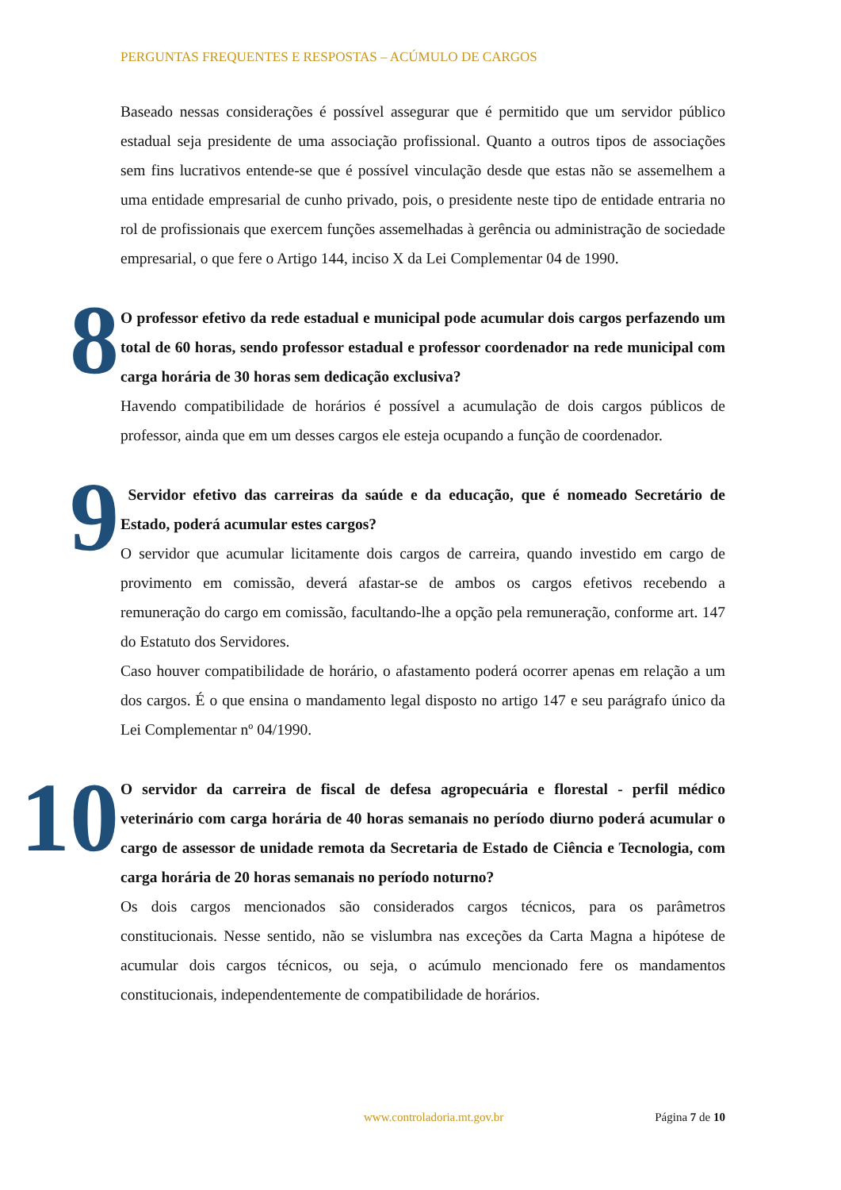PERGUNTAS FREQUENTES E RESPOSTAS – ACÚMULO DE CARGOS
Baseado nessas considerações é possível assegurar que é permitido que um servidor público estadual seja presidente de uma associação profissional. Quanto a outros tipos de associações sem fins lucrativos entende-se que é possível vinculação desde que estas não se assemelhem a uma entidade empresarial de cunho privado, pois, o presidente neste tipo de entidade entraria no rol de profissionais que exercem funções assemelhadas à gerência ou administração de sociedade empresarial, o que fere o Artigo 144, inciso X da Lei Complementar 04 de 1990.
8
O professor efetivo da rede estadual e municipal pode acumular dois cargos perfazendo um total de 60 horas, sendo professor estadual e professor coordenador na rede municipal com carga horária de 30 horas sem dedicação exclusiva?
Havendo compatibilidade de horários é possível a acumulação de dois cargos públicos de professor, ainda que em um desses cargos ele esteja ocupando a função de coordenador.
9
Servidor efetivo das carreiras da saúde e da educação, que é nomeado Secretário de Estado, poderá acumular estes cargos?
O servidor que acumular licitamente dois cargos de carreira, quando investido em cargo de provimento em comissão, deverá afastar-se de ambos os cargos efetivos recebendo a remuneração do cargo em comissão, facultando-lhe a opção pela remuneração, conforme art. 147 do Estatuto dos Servidores.
Caso houver compatibilidade de horário, o afastamento poderá ocorrer apenas em relação a um dos cargos. É o que ensina o mandamento legal disposto no artigo 147 e seu parágrafo único da Lei Complementar nº 04/1990.
10
O servidor da carreira de fiscal de defesa agropecuária e florestal - perfil médico veterinário com carga horária de 40 horas semanais no período diurno poderá acumular o cargo de assessor de unidade remota da Secretaria de Estado de Ciência e Tecnologia, com carga horária de 20 horas semanais no período noturno?
Os dois cargos mencionados são considerados cargos técnicos, para os parâmetros constitucionais. Nesse sentido, não se vislumbra nas exceções da Carta Magna a hipótese de acumular dois cargos técnicos, ou seja, o acúmulo mencionado fere os mandamentos constitucionais, independentemente de compatibilidade de horários.
www.controladoria.mt.gov.br Página 7 de 10